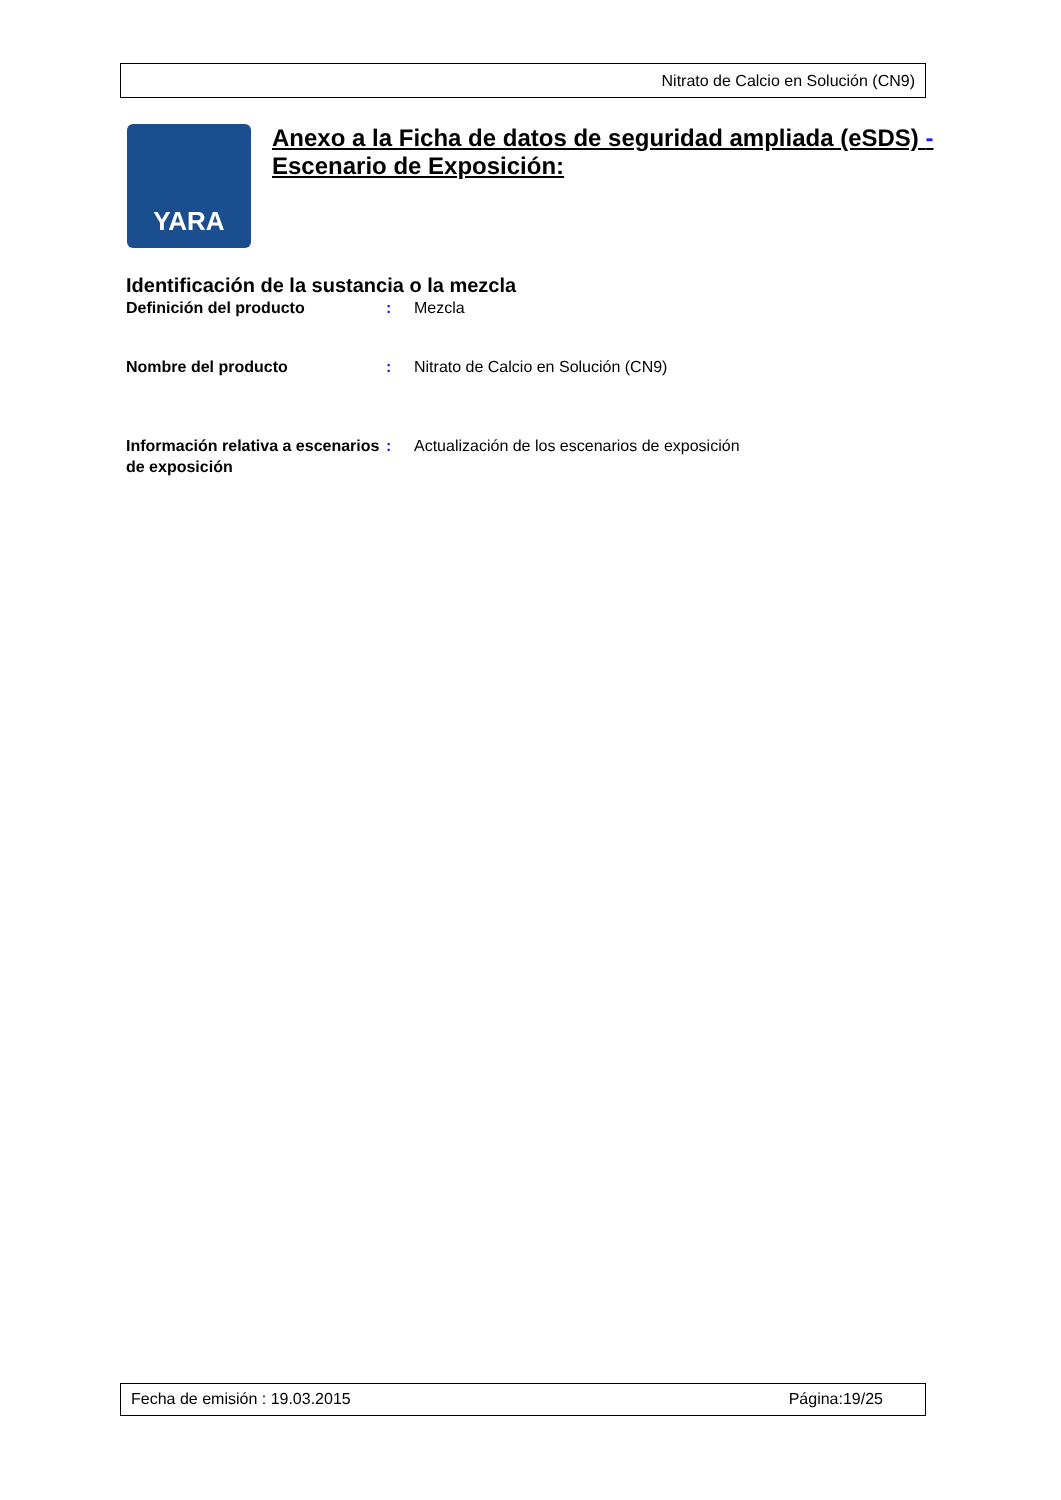Nitrato de Calcio en Solución (CN9)
YARA
Anexo a la Ficha de datos de seguridad ampliada (eSDS) -
Escenario de Exposición:
Identificación de la sustancia o la mezcla
Definición del producto : Mezcla
Nombre del producto : Nitrato de Calcio en Solución (CN9)
Información relativa a escenarios de exposición
: Actualización de los escenarios de exposición
Fecha de emisión : 19.03.2015 Página:19/25